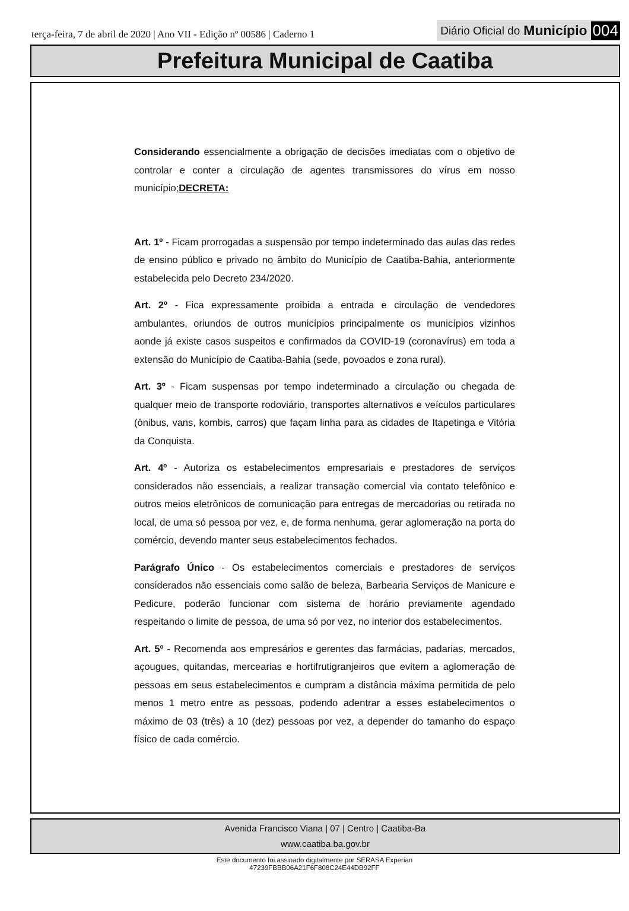terça-feira, 7 de abril de 2020 | Ano VII - Edição nº 00586 | Caderno 1
Diário Oficial do Município 004
Prefeitura Municipal de Caatiba
Considerando essencialmente a obrigação de decisões imediatas com o objetivo de controlar e conter a circulação de agentes transmissores do vírus em nosso município;DECRETA:
Art. 1º - Ficam prorrogadas a suspensão por tempo indeterminado das aulas das redes de ensino público e privado no âmbito do Município de Caatiba-Bahia, anteriormente estabelecida pelo Decreto 234/2020.
Art. 2º - Fica expressamente proibida a entrada e circulação de vendedores ambulantes, oriundos de outros municípios principalmente os municípios vizinhos aonde já existe casos suspeitos e confirmados da COVID-19 (coronavírus) em toda a extensão do Município de Caatiba-Bahia (sede, povoados e zona rural).
Art. 3º - Ficam suspensas por tempo indeterminado a circulação ou chegada de qualquer meio de transporte rodoviário, transportes alternativos e veículos particulares (ônibus, vans, kombis, carros) que façam linha para as cidades de Itapetinga e Vitória da Conquista.
Art. 4º - Autoriza os estabelecimentos empresariais e prestadores de serviços considerados não essenciais, a realizar transação comercial via contato telefônico e outros meios eletrônicos de comunicação para entregas de mercadorias ou retirada no local, de uma só pessoa por vez, e, de forma nenhuma, gerar aglomeração na porta do comércio, devendo manter seus estabelecimentos fechados.
Parágrafo Único - Os estabelecimentos comerciais e prestadores de serviços considerados não essenciais como salão de beleza, Barbearia Serviços de Manicure e Pedicure, poderão funcionar com sistema de horário previamente agendado respeitando o limite de pessoa, de uma só por vez, no interior dos estabelecimentos.
Art. 5º - Recomenda aos empresários e gerentes das farmácias, padarias, mercados, açougues, quitandas, mercearias e hortifrutigranjeiros que evitem a aglomeração de pessoas em seus estabelecimentos e cumpram a distância máxima permitida de pelo menos 1 metro entre as pessoas, podendo adentrar a esses estabelecimentos o máximo de 03 (três) a 10 (dez) pessoas por vez, a depender do tamanho do espaço físico de cada comércio.
Avenida Francisco Viana | 07 | Centro | Caatiba-Ba
www.caatiba.ba.gov.br
Este documento foi assinado digitalmente por SERASA Experian
47239FBBB06A21F6F808C24E44DB92FF